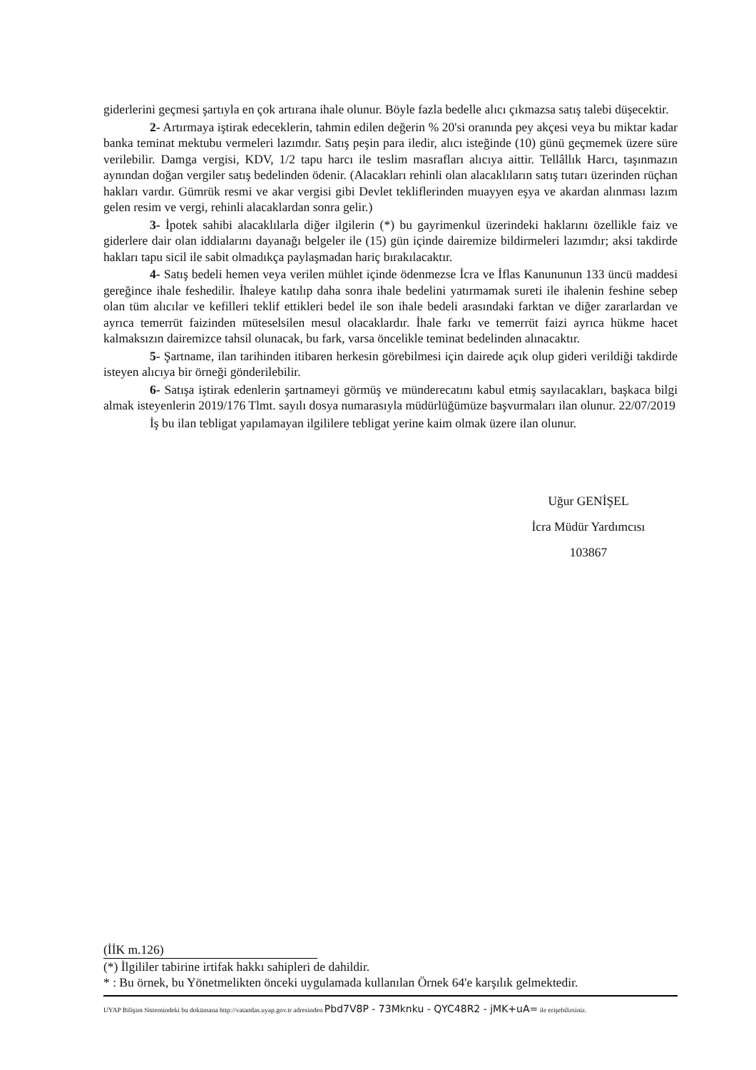giderlerini geçmesi şartıyla en çok artırana ihale olunur. Böyle fazla bedelle alıcı çıkmazsa satış talebi düşecektir.
2- Artırmaya iştirak edeceklerin, tahmin edilen değerin % 20'si oranında pey akçesi veya bu miktar kadar banka teminat mektubu vermeleri lazımdır. Satış peşin para iledir, alıcı isteğinde (10) günü geçmemek üzere süre verilebilir. Damga vergisi, KDV, 1/2 tapu harcı ile teslim masrafları alıcıya aittir. Tellâllık Harcı, taşınmazın aynından doğan vergiler satış bedelinden ödenir. (Alacakları rehinli olan alacaklıların satış tutarı üzerinden rüçhan hakları vardır. Gümrük resmi ve akar vergisi gibi Devlet tekliflerinden muayyen eşya ve akardan alınması lazım gelen resim ve vergi, rehinli alacaklardan sonra gelir.)
3- İpotek sahibi alacaklılarla diğer ilgilerin (*) bu gayrimenkul üzerindeki haklarını özellikle faiz ve giderlere dair olan iddialarını dayanağı belgeler ile (15) gün içinde dairemize bildirmeleri lazımdır; aksi takdirde hakları tapu sicil ile sabit olmadıkça paylaşmadan hariç bırakılacaktır.
4- Satış bedeli hemen veya verilen mühlet içinde ödenmezse İcra ve İflas Kanununun 133 üncü maddesi gereğince ihale feshedilir. İhaleye katılıp daha sonra ihale bedelini yatırmamak sureti ile ihalenin feshine sebep olan tüm alıcılar ve kefilleri teklif ettikleri bedel ile son ihale bedeli arasındaki farktan ve diğer zararlardan ve ayrıca temerrüt faizinden müteselsilen mesul olacaklardır. İhale farkı ve temerrüt faizi ayrıca hükme hacet kalmaksızın dairemizce tahsil olunacak, bu fark, varsa öncelikle teminat bedelinden alınacaktır.
5- Şartname, ilan tarihinden itibaren herkesin görebilmesi için dairede açık olup gideri verildiği takdirde isteyen alıcıya bir örneği gönderilebilir.
6- Satışa iştirak edenlerin şartnameyi görmüş ve münderecatını kabul etmiş sayılacakları, başkaca bilgi almak isteyenlerin 2019/176 Tlmt. sayılı dosya numarasıyla müdürlüğümüze başvurmaları ilan olunur. 22/07/2019
İş bu ilan tebligat yapılamayan ilgililere tebligat yerine kaim olmak üzere ilan olunur.
Uğur GENİŞEL
İcra Müdür Yardımcısı
103867
(İİK m.126)
(*) İlgililer tabirine irtifak hakkı sahipleri de dahildir.
* : Bu örnek, bu Yönetmelikten önceki uygulamada kullanılan Örnek 64'e karşılık gelmektedir.
UYAP Bilişim Sistemindeki bu dokümana http://vatandas.uyap.gov.tr adresinden Pbd7V8P - 73Mknku - QYC48R2 - jMK+uA= ile erişebilirsiniz.